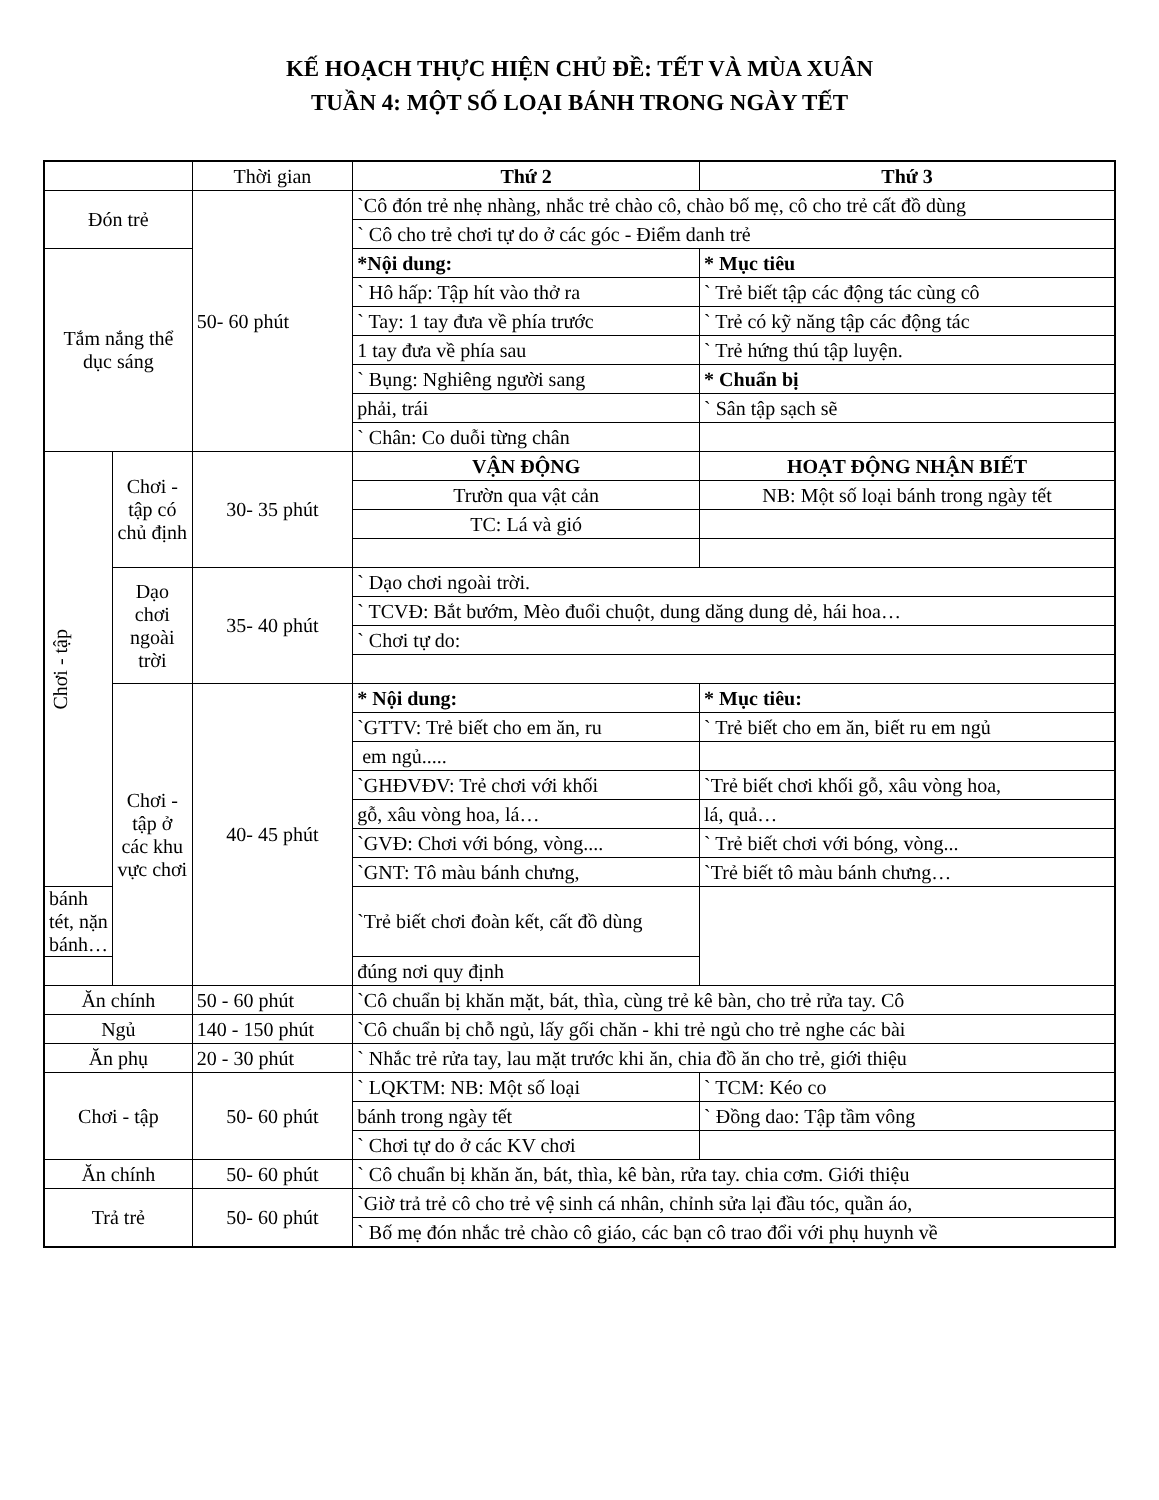KẾ HOẠCH THỰC HIỆN CHỦ ĐỀ: TẾT VÀ MÙA XUÂN
TUẦN 4: MỘT SỐ LOẠI BÁNH TRONG NGÀY TẾT
| | | Thời gian | Thứ 2 | Thứ 3 |
| Đón trẻ | | 50- 60 phút | `Cô đón trẻ nhẹ nhàng, nhắc trẻ chào cô, chào bố mẹ, cô cho trẻ cất đồ dùng | |
| | | | ` Cô cho trẻ chơi tự do ở các góc - Điểm danh trẻ | |
| Tắm nắng thể dục sáng | | | *Nội dung: | * Mục tiêu |
| | | | ` Hô hấp: Tập hít vào thở ra | ` Trẻ biết tập các động tác cùng cô |
| | | | ` Tay: 1 tay đưa về phía trước | ` Trẻ có kỹ năng tập các động tác |
| | | | 1 tay đưa về phía sau | ` Trẻ hứng thú tập luyện. |
| | | | ` Bụng: Nghiêng người sang | * Chuẩn bị |
| | | | phải, trái | ` Sân tập sạch sẽ |
| | | | ` Chân: Co duỗi từng chân | |
| Chơi - tập | Chơi - tập có chủ định | 30- 35 phút | VẬN ĐỘNG | HOẠT ĐỘNG NHẬN BIẾT |
| | | | Trườn qua vật cản | NB: Một số loại bánh trong ngày tết |
| | | | TC: Lá và gió | |
| | Dạo chơi ngoài trời | 35- 40 phút | ` Dạo chơi ngoài trời. | |
| | | | ` TCVĐ: Bắt bướm, Mèo đuổi chuột, dung dăng dung dẻ, hái hoa… | |
| | | | ` Chơi tự do: | |
| | Chơi - tập ở các khu vực chơi | 40- 45 phút | * Nội dung: | * Mục tiêu: |
| | | | `GTTV: Trẻ biết cho em ăn, ru | ` Trẻ biết cho em ăn, biết ru em ngủ |
| | | | em ngủ..... | |
| | | | `GHĐVĐV: Trẻ chơi với khối | `Trẻ biết chơi khối gỗ, xâu vòng hoa, |
| | | | gỗ, xâu vòng hoa, lá… | lá, quả… |
| | | | `GVĐ: Chơi với bóng, vòng.... | ` Trẻ biết chơi với bóng, vòng... |
| | | | `GNT: Tô màu bánh chưng, | `Trẻ biết tô màu bánh chưng… |
| bánh tét, nặn bánh… | | | `Trẻ biết chơi đoàn kết, cất đồ dùng | |
| | | | đúng nơi quy định | |
| Ăn chính | | 50 - 60 phút | `Cô chuẩn bị khăn mặt, bát, thìa, cùng trẻ kê bàn, cho trẻ rửa tay. Cô | |
| Ngủ | | 140 - 150 phút | `Cô chuẩn bị chỗ ngủ, lấy gối chăn - khi trẻ ngủ cho trẻ nghe các bài | |
| Ăn phụ | | 20 - 30 phút | ` Nhắc trẻ rửa tay, lau mặt trước khi ăn, chia đồ ăn cho trẻ, giới thiệu | |
| Chơi - tập | | 50- 60 phút | ` LQKTM: NB: Một số loại | ` TCM: Kéo co |
| | | | bánh trong ngày tết | ` Đồng dao: Tập tầm vông |
| | | | ` Chơi tự do ở các KV chơi | |
| Ăn chính | | 50- 60 phút | ` Cô chuẩn bị khăn ăn, bát, thìa, kê bàn, rửa tay. chia cơm. Giới thiệu | |
| Trả trẻ | | 50- 60 phút | `Giờ trả trẻ cô cho trẻ vệ sinh cá nhân, chỉnh sửa lại đầu tóc, quần áo, | |
| | | | ` Bố mẹ đón nhắc trẻ chào cô giáo, các bạn cô trao đổi với phụ huynh về | |